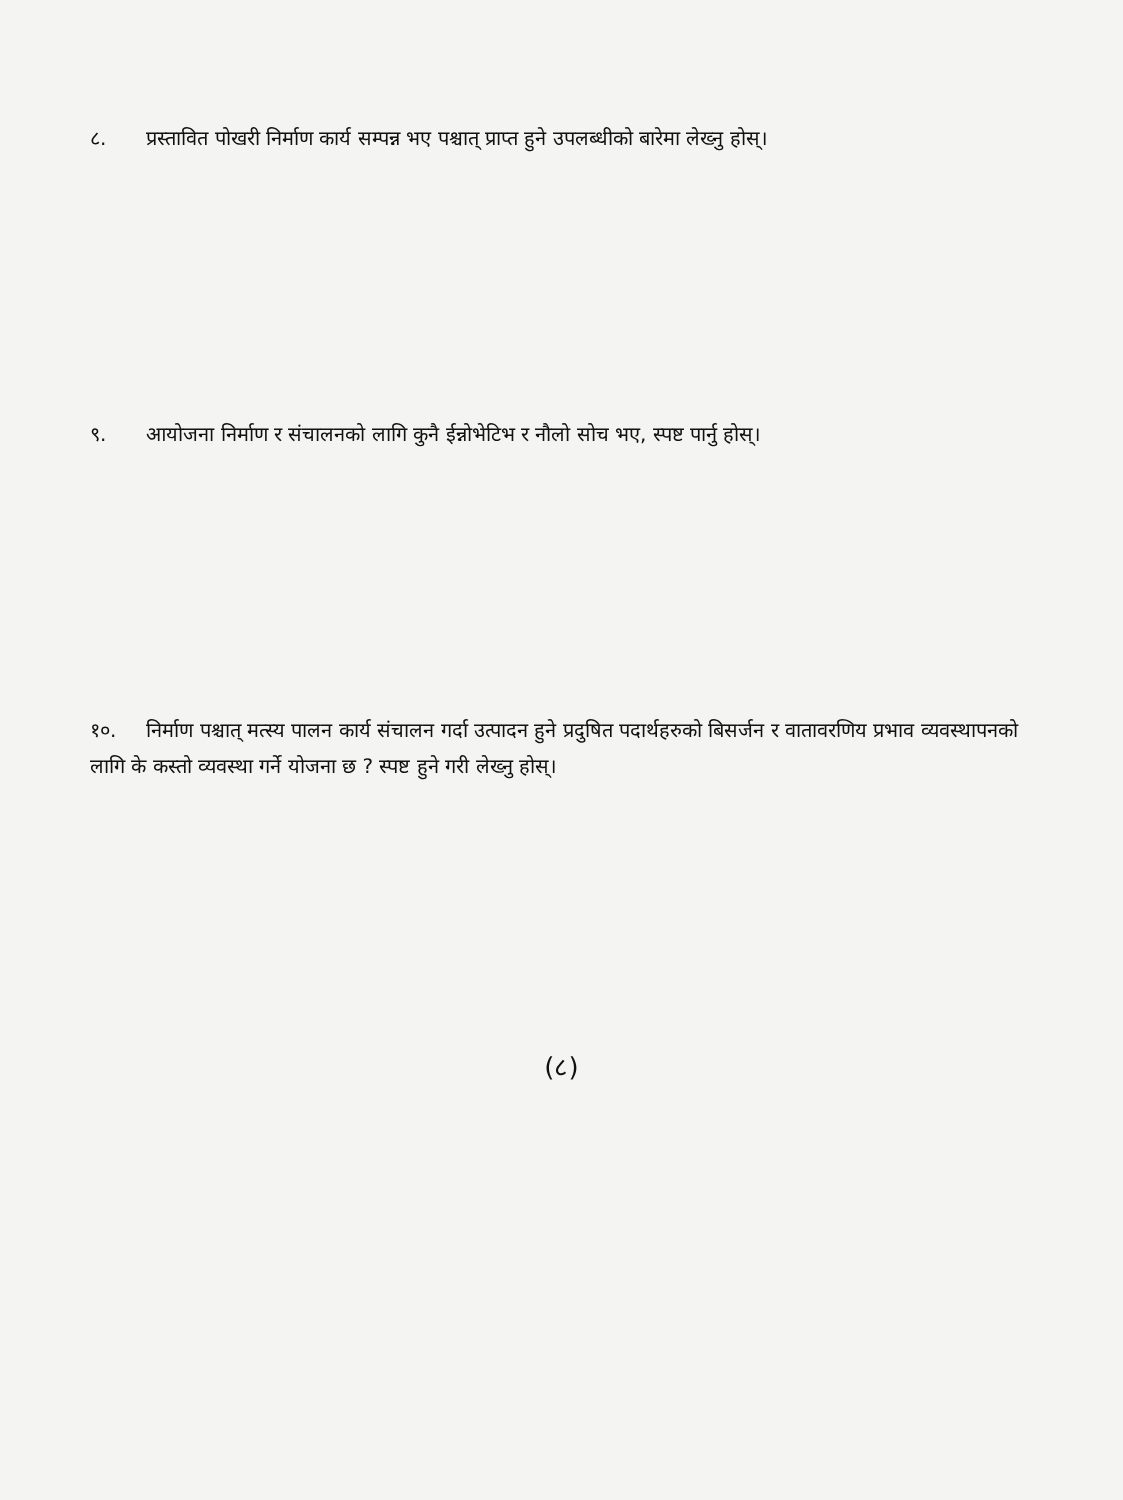८. प्रस्तावित पोखरी निर्माण कार्य सम्पन्न भए पश्चात् प्राप्त हुने उपलब्धीको बारेमा लेख्नु होस्।
९. आयोजना निर्माण र संचालनको लागि कुनै ईन्नोभेटिभ र नौलो सोच भए, स्पष्ट पार्नु होस्।
१०. निर्माण पश्चात् मत्स्य पालन कार्य संचालन गर्दा उत्पादन हुने प्रदुषित पदार्थहरुको बिसर्जन र वातावरणिय प्रभाव व्यवस्थापनको लागि के कस्तो व्यवस्था गर्ने योजना छ ? स्पष्ट हुने गरी लेख्नु होस्।
(८)